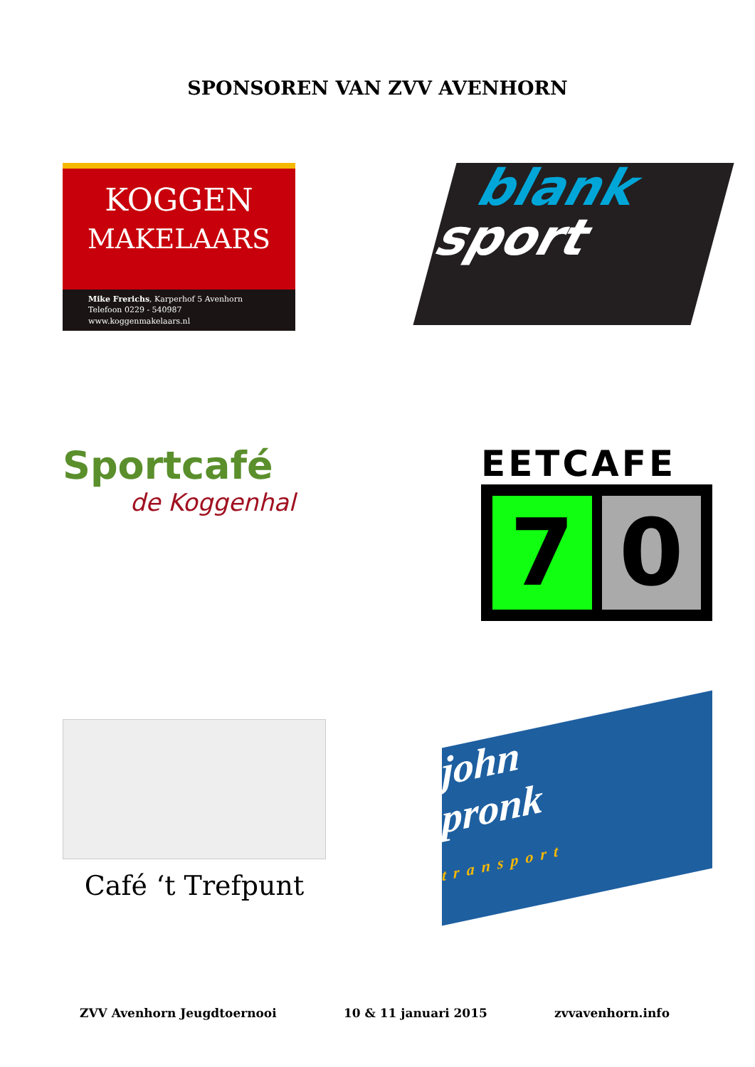SPONSOREN VAN ZVV AVENHORN
KOGGEN
MAKELAARS
Mike Frerichs, Karperhof 5 Avenhorn
Telefoon 0229 - 540987
www.koggenmakelaars.nl
blank
sport
Sportcafé
de Koggenhal
EETCAFE
7 0
Café ‘t Trefpunt
john
pronk
transport
ZVV Avenhorn Jeugdtoernooi 10 & 11 januari 2015 zvvavenhorn.info